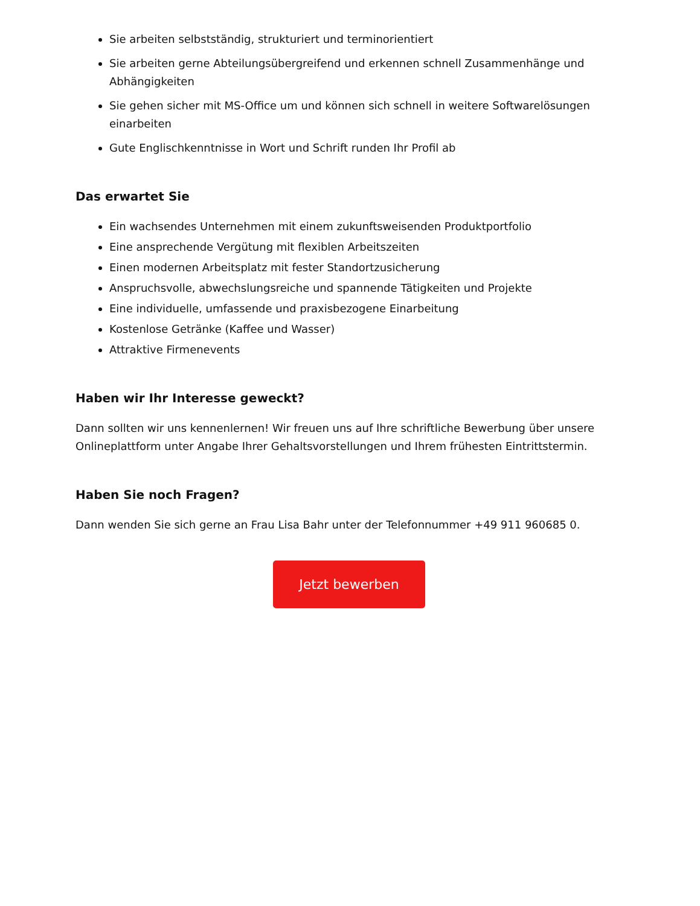Sie arbeiten selbstständig, strukturiert und terminorientiert
Sie arbeiten gerne Abteilungsübergreifend und erkennen schnell Zusammenhänge und Abhängigkeiten
Sie gehen sicher mit MS-Office um und können sich schnell in weitere Softwarelösungen einarbeiten
Gute Englischkenntnisse in Wort und Schrift runden Ihr Profil ab
Das erwartet Sie
Ein wachsendes Unternehmen mit einem zukunftsweisenden Produktportfolio
Eine ansprechende Vergütung mit flexiblen Arbeitszeiten
Einen modernen Arbeitsplatz mit fester Standortzusicherung
Anspruchsvolle, abwechslungsreiche und spannende Tätigkeiten und Projekte
Eine individuelle, umfassende und praxisbezogene Einarbeitung
Kostenlose Getränke (Kaffee und Wasser)
Attraktive Firmenevents
Haben wir Ihr Interesse geweckt?
Dann sollten wir uns kennenlernen! Wir freuen uns auf Ihre schriftliche Bewerbung über unsere Onlineplattform unter Angabe Ihrer Gehaltsvorstellungen und Ihrem frühesten Eintrittstermin.
Haben Sie noch Fragen?
Dann wenden Sie sich gerne an Frau Lisa Bahr unter der Telefonnummer +49 911 960685 0.
Jetzt bewerben